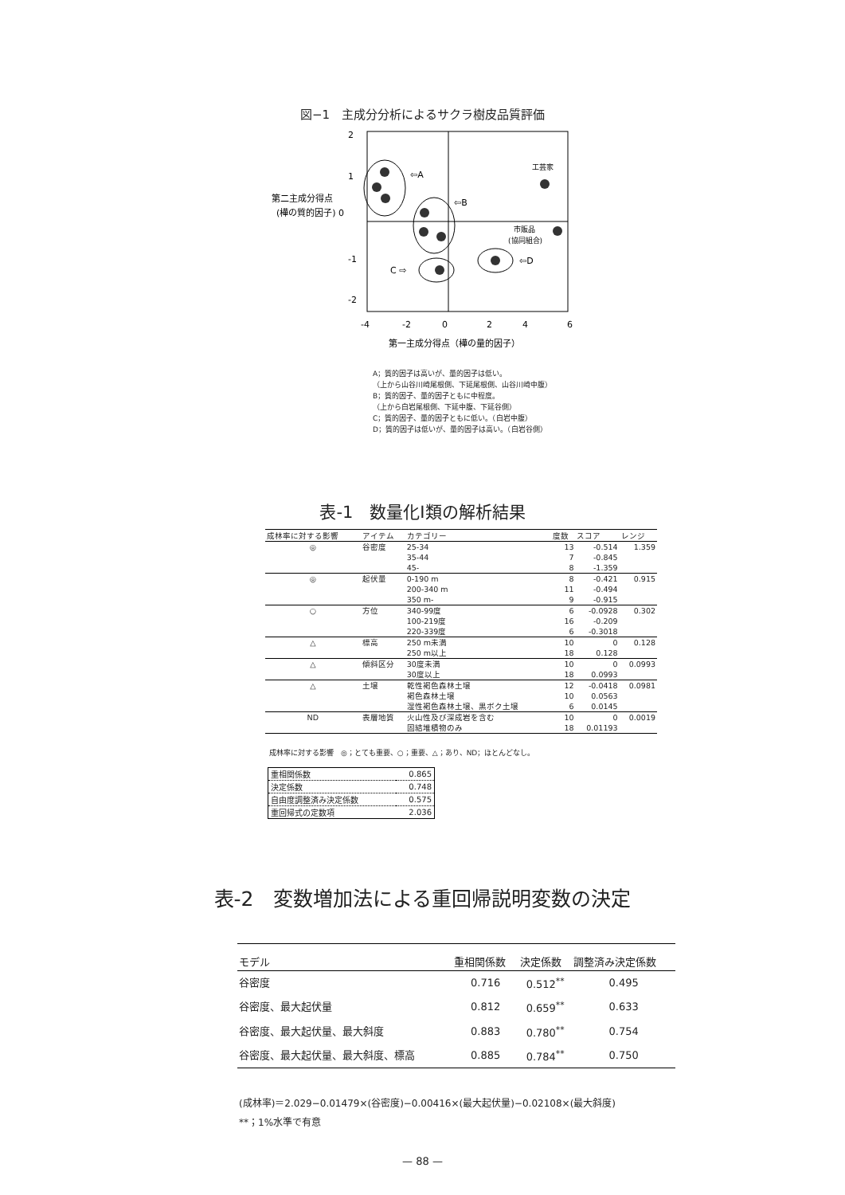図−1　主成分分析によるサクラ樹皮品質評価
2
1
-1
-2
第二主成分得点
(樺の質的因子) 0
-4
-2
0
2
4
6
第一主成分得点（樺の量的因子）
⇦A
⇦B
C ⇨
⇦D
工芸家
市販品
(協同組合)
A；質的因子は高いが、量的因子は低い。
（上から山谷川崎尾根側、下延尾根側、山谷川崎中腹）
B；質的因子、量的因子ともに中程度。
（上から白岩尾根側、下延中腹、下延谷側）
C；質的因子、量的因子ともに低い。（白岩中腹）
D；質的因子は低いが、量的因子は高い。（白岩谷側）
表-1　数量化Ⅰ類の解析結果
| 成林率に対する影響 | アイテム | カテゴリー | 度数 | スコア | レンジ |
| --- | --- | --- | --- | --- | --- |
| ◎ | 谷密度 | 25-34 | 13 | -0.514 | 1.359 |
| | | 35-44 | 7 | -0.845 | |
| | | 45- | 8 | -1.359 | |
| ◎ | 起伏量 | 0-190 m | 8 | -0.421 | 0.915 |
| | | 200-340 m | 11 | -0.494 | |
| | | 350 m- | 9 | -0.915 | |
| ○ | 方位 | 340-99度 | 6 | -0.0928 | 0.302 |
| | | 100-219度 | 16 | -0.209 | |
| | | 220-339度 | 6 | -0.3018 | |
| △ | 標高 | 250 m未満 | 10 | 0 | 0.128 |
| | | 250 m以上 | 18 | 0.128 | |
| △ | 傾斜区分 | 30度未満 | 10 | 0 | 0.0993 |
| | | 30度以上 | 18 | 0.0993 | |
| △ | 土壌 | 乾性褐色森林土壌 | 12 | -0.0418 | 0.0981 |
| | | 褐色森林土壌 | 10 | 0.0563 | |
| | | 湿性褐色森林土壌、黒ボク土壌 | 6 | 0.0145 | |
| ND | 表層地質 | 火山性及び深成岩を含む | 10 | 0 | 0.0019 |
| | | 固結堆積物のみ | 18 | 0.01193 | |
成林率に対する影響　◎；とても重要、○；重要、△；あり、ND；ほとんどなし。
| 重相関係数 | 0.865 |
| 決定係数 | 0.748 |
| 自由度調整済み決定係数 | 0.575 |
| 重回帰式の定数項 | 2.036 |
表-2　変数増加法による重回帰説明変数の決定
| モデル | 重相関係数 | 決定係数 | 調整済み決定係数 |
| --- | --- | --- | --- |
| 谷密度 | 0.716 | 0.512<sup>**</sup> | 0.495 |
| 谷密度、最大起伏量 | 0.812 | 0.659<sup>**</sup> | 0.633 |
| 谷密度、最大起伏量、最大斜度 | 0.883 | 0.780<sup>**</sup> | 0.754 |
| 谷密度、最大起伏量、最大斜度、標高 | 0.885 | 0.784<sup>**</sup> | 0.750 |
(成林率)＝2.029−0.01479×(谷密度)−0.00416×(最大起伏量)−0.02108×(最大斜度)
**；1%水準で有意
— 88 —